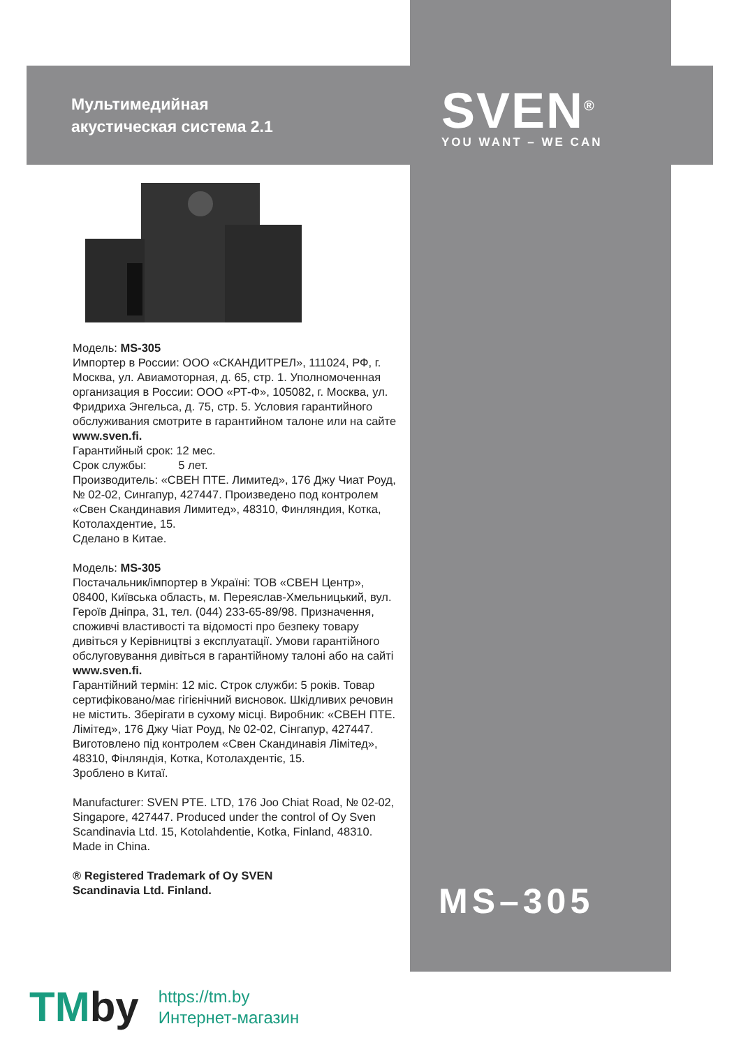Мультимедийная
акустическая система 2.1
SVEN<sup>®</sup>
YOU WANT – WE CAN
Модель: MS-305
Импортер в России: ООО «СКАНДИТРЕЛ», 111024, РФ, г. Москва, ул. Авиамоторная, д. 65, стр. 1. Уполномоченная организация в России: ООО «РТ-Ф», 105082, г. Москва, ул. Фридриха Энгельса, д. 75, стр. 5. Условия гарантийного обслуживания смотрите в гарантийном талоне или на сайте www.sven.fi.
Гарантийный срок: 12 мес.
Срок службы: 5 лет.
Производитель: «СВЕН ПТЕ. Лимитед», 176 Джу Чиат Роуд, № 02-02, Сингапур, 427447. Произведено под контролем «Свен Скандинавия Лимитед», 48310, Финляндия, Котка, Котолахдентие, 15.
Сделано в Китае.
Модель: MS-305
Постачальник/імпортер в Україні: ТОВ «СВЕН Центр», 08400, Київська область, м. Переяслав-Хмельницький, вул. Героїв Дніпра, 31, тел. (044) 233-65-89/98. Призначення, споживчі властивості та відомості про безпеку товару дивіться у Керівництві з експлуатації. Умови гарантійного обслуговування дивіться в гарантійному талоні або на сайті www.sven.fi.
Гарантійний термін: 12 міс. Строк служби: 5 років. Товар сертифіковано/має гігієнічний висновок. Шкідливих речовин не містить. Зберігати в сухому місці. Виробник: «СВЕН ПТЕ. Лімітед», 176 Джу Чіат Роуд, № 02-02, Сінгапур, 427447. Виготовлено під контролем «Свен Скандинавія Лімітед», 48310, Фінляндія, Котка, Котолахдентіє, 15.
Зроблено в Китаї.
Manufacturer: SVEN PTE. LTD, 176 Joo Chiat Road, № 02-02, Singapore, 427447. Produced under the control of Oy Sven Scandinavia Ltd. 15, Kotolahdentie, Kotka, Finland, 48310. Made in China.
® Registered Trademark of Oy SVEN
Scandinavia Ltd. Finland.
MS–305
TMby
https://tm.by
Интернет-магазин